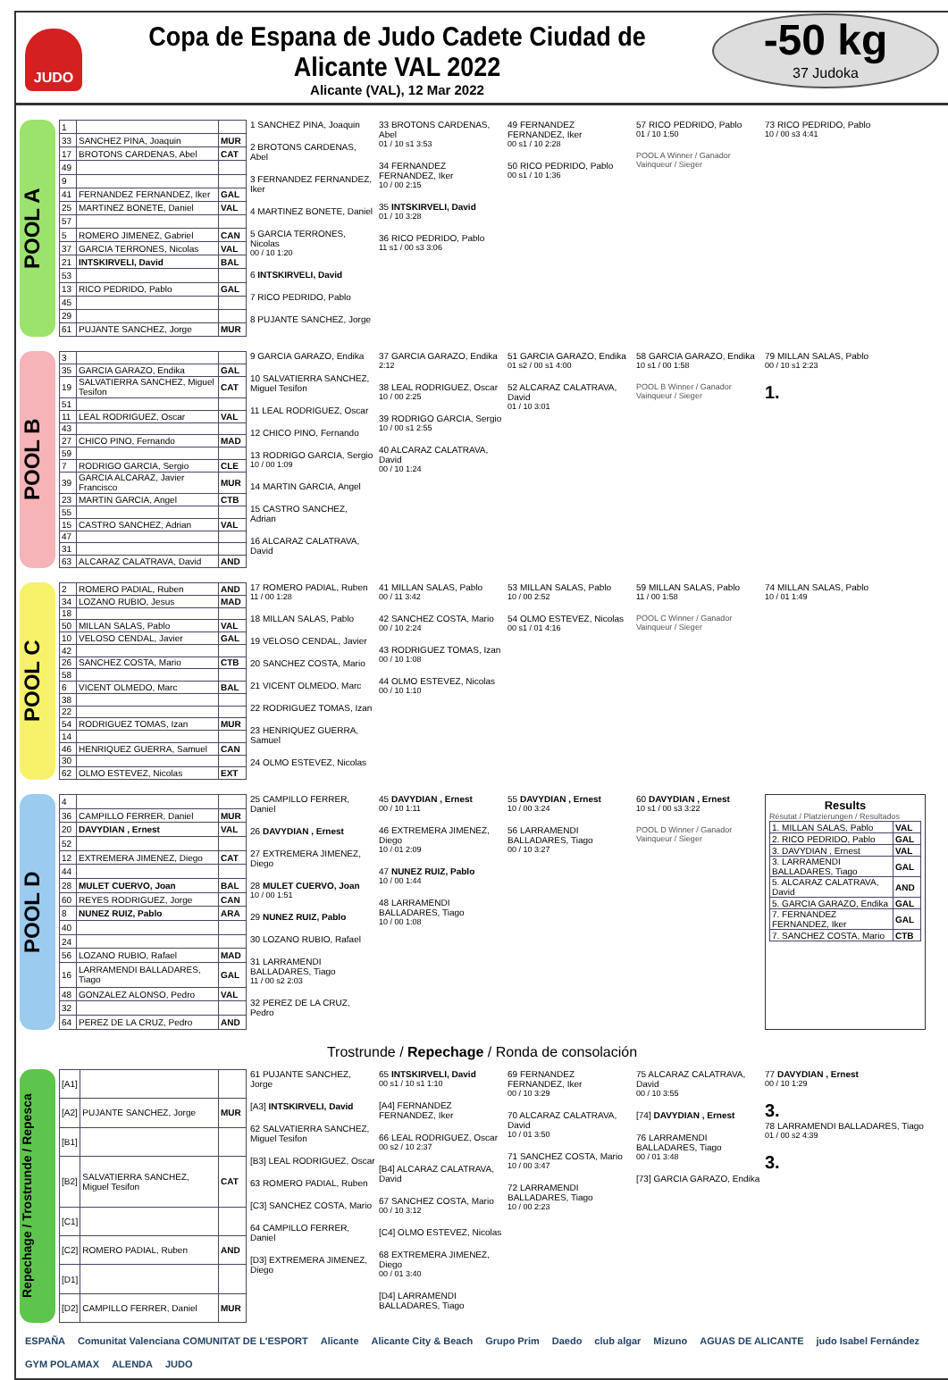JUDO
Copa de Espana de Judo Cadete Ciudad de Alicante VAL 2022
Alicante (VAL), 12 Mar 2022
-50 kg
37 Judoka
POOL A
| 1 | | |
| 33 | SANCHEZ PINA, Joaquin | MUR |
| 17 | BROTONS CARDENAS, Abel | CAT |
| 49 | | |
| 9 | | |
| 41 | FERNANDEZ FERNANDEZ, Iker | GAL |
| 25 | MARTINEZ BONETE, Daniel | VAL |
| 57 | | |
| 5 | ROMERO JIMENEZ, Gabriel | CAN |
| 37 | GARCIA TERRONES, Nicolas | VAL |
| 21 | INTSKIRVELI, David | BAL |
| 53 | | |
| 13 | RICO PEDRIDO, Pablo | GAL |
| 45 | | |
| 29 | | |
| 61 | PUJANTE SANCHEZ, Jorge | MUR |
1 SANCHEZ PINA, Joaquin
2 BROTONS CARDENAS, Abel
3 FERNANDEZ FERNANDEZ, Iker
4 MARTINEZ BONETE, Daniel
5 GARCIA TERRONES, Nicolas
00 / 10 1:20
6 INTSKIRVELI, David
7 RICO PEDRIDO, Pablo
8 PUJANTE SANCHEZ, Jorge
33 BROTONS CARDENAS, Abel
01 / 10 s1 3:53
34 FERNANDEZ FERNANDEZ, Iker
10 / 00 2:15
35 INTSKIRVELI, David
01 / 10 3:28
36 RICO PEDRIDO, Pablo
11 s1 / 00 s3 3:06
49 FERNANDEZ FERNANDEZ, Iker
00 s1 / 10 2:28
50 RICO PEDRIDO, Pablo
00 s1 / 10 1:36
57 RICO PEDRIDO, Pablo
01 / 10 1:50
POOL A Winner / Ganador Vainqueur / Sieger
73 RICO PEDRIDO, Pablo
10 / 00 s3 4:41
POOL B
| 3 | | |
| 35 | GARCIA GARAZO, Endika | GAL |
| 19 | SALVATIERRA SANCHEZ, Miguel Tesifon | CAT |
| 51 | | |
| 11 | LEAL RODRIGUEZ, Oscar | VAL |
| 43 | | |
| 27 | CHICO PINO, Fernando | MAD |
| 59 | | |
| 7 | RODRIGO GARCIA, Sergio | CLE |
| 39 | GARCIA ALCARAZ, Javier Francisco | MUR |
| 23 | MARTIN GARCIA, Angel | CTB |
| 55 | | |
| 15 | CASTRO SANCHEZ, Adrian | VAL |
| 47 | | |
| 31 | | |
| 63 | ALCARAZ CALATRAVA, David | AND |
9 GARCIA GARAZO, Endika
10 SALVATIERRA SANCHEZ, Miguel Tesifon
11 LEAL RODRIGUEZ, Oscar
12 CHICO PINO, Fernando
13 RODRIGO GARCIA, Sergio
10 / 00 1:09
14 MARTIN GARCIA, Angel
15 CASTRO SANCHEZ, Adrian
16 ALCARAZ CALATRAVA, David
37 GARCIA GARAZO, Endika
2:12
38 LEAL RODRIGUEZ, Oscar
10 / 00 2:25
39 RODRIGO GARCIA, Sergio
10 / 00 s1 2:55
40 ALCARAZ CALATRAVA, David
00 / 10 1:24
51 GARCIA GARAZO, Endika
01 s2 / 00 s1 4:00
52 ALCARAZ CALATRAVA, David
01 / 10 3:01
58 GARCIA GARAZO, Endika
10 s1 / 00 1:58
POOL B Winner / Ganador Vainqueur / Sieger
79 MILLAN SALAS, Pablo
00 / 10 s1 2:23
1.
POOL C
| 2 | ROMERO PADIAL, Ruben | AND |
| 34 | LOZANO RUBIO, Jesus | MAD |
| 18 | | |
| 50 | MILLAN SALAS, Pablo | VAL |
| 10 | VELOSO CENDAL, Javier | GAL |
| 42 | | |
| 26 | SANCHEZ COSTA, Mario | CTB |
| 58 | | |
| 6 | VICENT OLMEDO, Marc | BAL |
| 38 | | |
| 22 | | |
| 54 | RODRIGUEZ TOMAS, Izan | MUR |
| 14 | | |
| 46 | HENRIQUEZ GUERRA, Samuel | CAN |
| 30 | | |
| 62 | OLMO ESTEVEZ, Nicolas | EXT |
17 ROMERO PADIAL, Ruben
11 / 00 1:28
18 MILLAN SALAS, Pablo
19 VELOSO CENDAL, Javier
20 SANCHEZ COSTA, Mario
21 VICENT OLMEDO, Marc
22 RODRIGUEZ TOMAS, Izan
23 HENRIQUEZ GUERRA, Samuel
24 OLMO ESTEVEZ, Nicolas
41 MILLAN SALAS, Pablo
00 / 11 3:42
42 SANCHEZ COSTA, Mario
00 / 10 2:24
43 RODRIGUEZ TOMAS, Izan
00 / 10 1:08
44 OLMO ESTEVEZ, Nicolas
00 / 10 1:10
53 MILLAN SALAS, Pablo
10 / 00 2:52
54 OLMO ESTEVEZ, Nicolas
00 s1 / 01 4:16
59 MILLAN SALAS, Pablo
11 / 00 1:58
POOL C Winner / Ganador Vainqueur / Sieger
74 MILLAN SALAS, Pablo
10 / 01 1:49
POOL D
| 4 | | |
| 36 | CAMPILLO FERRER, Daniel | MUR |
| 20 | DAVYDIAN , Ernest | VAL |
| 52 | | |
| 12 | EXTREMERA JIMENEZ, Diego | CAT |
| 44 | | |
| 28 | MULET CUERVO, Joan | BAL |
| 60 | REYES RODRIGUEZ, Jorge | CAN |
| 8 | NUNEZ RUIZ, Pablo | ARA |
| 40 | | |
| 24 | | |
| 56 | LOZANO RUBIO, Rafael | MAD |
| 16 | LARRAMENDI BALLADARES, Tiago | GAL |
| 48 | GONZALEZ ALONSO, Pedro | VAL |
| 32 | | |
| 64 | PEREZ DE LA CRUZ, Pedro | AND |
25 CAMPILLO FERRER, Daniel
26 DAVYDIAN , Ernest
27 EXTREMERA JIMENEZ, Diego
28 MULET CUERVO, Joan
10 / 00 1:51
29 NUNEZ RUIZ, Pablo
30 LOZANO RUBIO, Rafael
31 LARRAMENDI BALLADARES, Tiago
11 / 00 s2 2:03
32 PEREZ DE LA CRUZ, Pedro
45 DAVYDIAN , Ernest
00 / 10 1:11
46 EXTREMERA JIMENEZ, Diego
10 / 01 2:09
47 NUNEZ RUIZ, Pablo
10 / 00 1:44
48 LARRAMENDI BALLADARES, Tiago
10 / 00 1:08
55 DAVYDIAN , Ernest
10 / 00 3:24
56 LARRAMENDI BALLADARES, Tiago
00 / 10 3:27
60 DAVYDIAN , Ernest
10 s1 / 00 s3 3:22
POOL D Winner / Ganador Vainqueur / Sieger
Results
Résutat / Platzierungen / Resultados
| 1. MILLAN SALAS, Pablo | VAL |
| 2. RICO PEDRIDO, Pablo | GAL |
| 3. DAVYDIAN , Ernest | VAL |
| 3. LARRAMENDI BALLADARES, Tiago | GAL |
| 5. ALCARAZ CALATRAVA, David | AND |
| 5. GARCIA GARAZO, Endika | GAL |
| 7. FERNANDEZ FERNANDEZ, Iker | GAL |
| 7. SANCHEZ COSTA, Mario | CTB |
Trostrunde / Repechage / Ronda de consolación
Repechage / Trostrunde / Repesca
| [A1] | | |
| [A2] | PUJANTE SANCHEZ, Jorge | MUR |
| [B1] | | |
| [B2] | SALVATIERRA SANCHEZ, Miguel Tesifon | CAT |
| [C1] | | |
| [C2] | ROMERO PADIAL, Ruben | AND |
| [D1] | | |
| [D2] | CAMPILLO FERRER, Daniel | MUR |
61 PUJANTE SANCHEZ, Jorge
[A3] INTSKIRVELI, David
62 SALVATIERRA SANCHEZ, Miguel Tesifon
[B3] LEAL RODRIGUEZ, Oscar
63 ROMERO PADIAL, Ruben
[C3] SANCHEZ COSTA, Mario
64 CAMPILLO FERRER, Daniel
[D3] EXTREMERA JIMENEZ, Diego
65 INTSKIRVELI, David
00 s1 / 10 s1 1:10
[A4] FERNANDEZ FERNANDEZ, Iker
66 LEAL RODRIGUEZ, Oscar
00 s2 / 10 2:37
[B4] ALCARAZ CALATRAVA, David
67 SANCHEZ COSTA, Mario
00 / 10 3:12
[C4] OLMO ESTEVEZ, Nicolas
68 EXTREMERA JIMENEZ, Diego
00 / 01 3:40
[D4] LARRAMENDI BALLADARES, Tiago
69 FERNANDEZ FERNANDEZ, Iker
00 / 10 3:29
70 ALCARAZ CALATRAVA, David
10 / 01 3:50
71 SANCHEZ COSTA, Mario
10 / 00 3:47
72 LARRAMENDI BALLADARES, Tiago
10 / 00 2:23
75 ALCARAZ CALATRAVA, David
00 / 10 3:55
[74] DAVYDIAN , Ernest
76 LARRAMENDI BALLADARES, Tiago
00 / 01 3:48
[73] GARCIA GARAZO, Endika
77 DAVYDIAN , Ernest
00 / 10 1:29
3.
78 LARRAMENDI BALLADARES, Tiago
01 / 00 s2 4:39
3.
ESPAÑA Comunitat Valenciana COMUNITAT DE L'ESPORT Alicante Alicante City & Beach Grupo Prim Daedo club algar Mizuno AGUAS DE ALICANTE judo Isabel Fernández GYM POLAMAX ALENDA JUDO